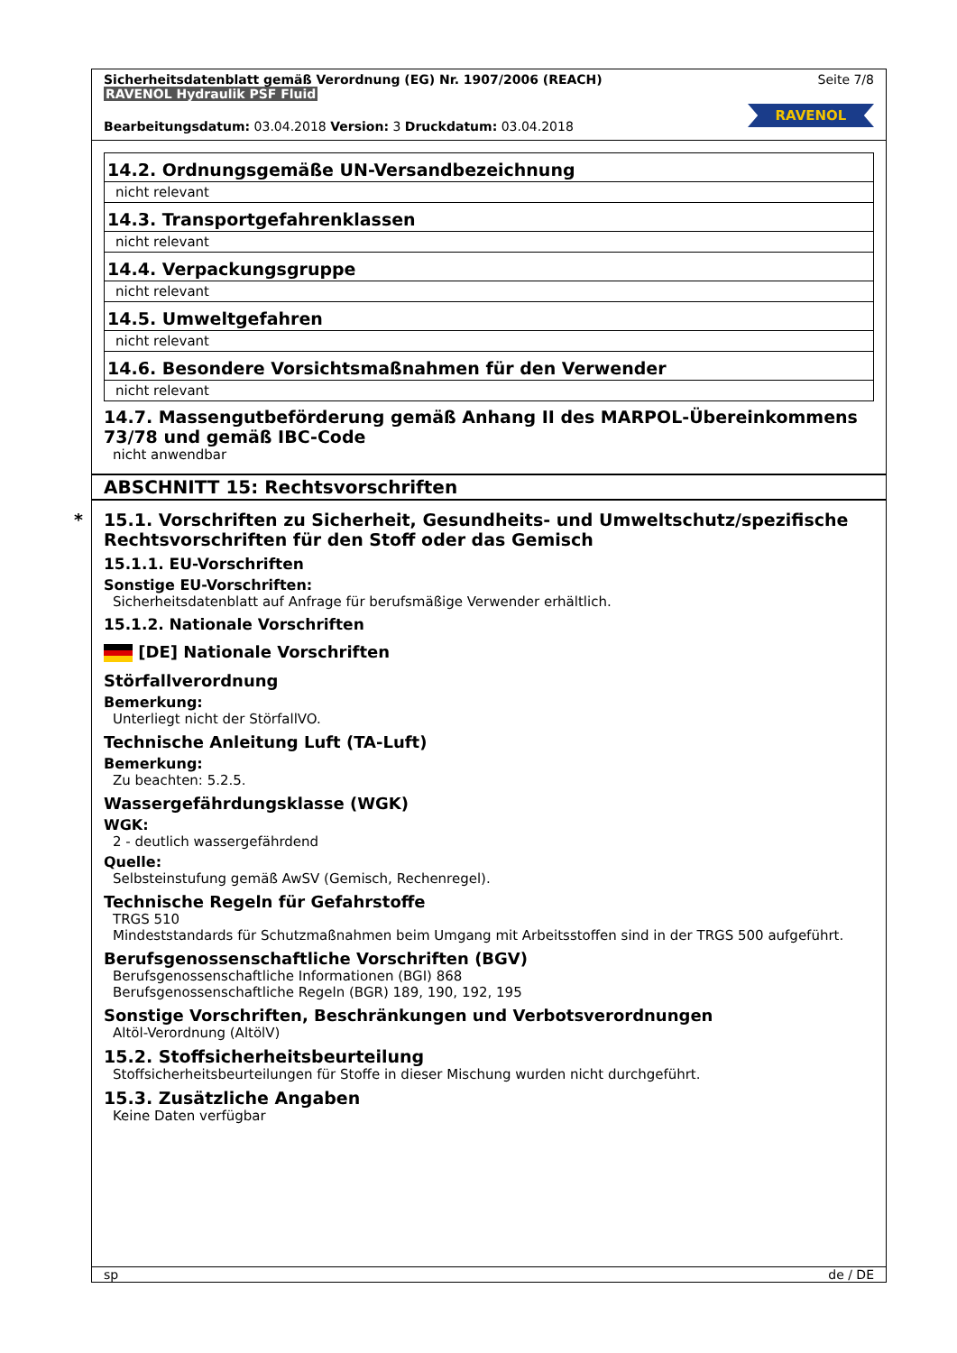Sicherheitsdatenblatt gemäß Verordnung (EG) Nr. 1907/2006 (REACH) Seite 7/8
RAVENOL Hydraulik PSF Fluid
RAVENOL
Bearbeitungsdatum: 03.04.2018 Version: 3 Druckdatum: 03.04.2018
| 14.2. Ordnungsgemäße UN-Versandbezeichnung |
| nicht relevant |
| 14.3. Transportgefahrenklassen |
| nicht relevant |
| 14.4. Verpackungsgruppe |
| nicht relevant |
| 14.5. Umweltgefahren |
| nicht relevant |
| 14.6. Besondere Vorsichtsmaßnahmen für den Verwender |
| nicht relevant |
14.7. Massengutbeförderung gemäß Anhang II des MARPOL-Übereinkommens 73/78 und gemäß IBC-Code
nicht anwendbar
ABSCHNITT 15: Rechtsvorschriften
* 15.1. Vorschriften zu Sicherheit, Gesundheits- und Umweltschutz/spezifische Rechtsvorschriften für den Stoff oder das Gemisch
15.1.1. EU-Vorschriften
Sonstige EU-Vorschriften:
Sicherheitsdatenblatt auf Anfrage für berufsmäßige Verwender erhältlich.
15.1.2. Nationale Vorschriften
[DE] Nationale Vorschriften
Störfallverordnung
Bemerkung:
Unterliegt nicht der StörfallVO.
Technische Anleitung Luft (TA-Luft)
Bemerkung:
Zu beachten: 5.2.5.
Wassergefährdungsklasse (WGK)
WGK:
2 - deutlich wassergefährdend
Quelle:
Selbsteinstufung gemäß AwSV (Gemisch, Rechenregel).
Technische Regeln für Gefahrstoffe
TRGS 510
Mindeststandards für Schutzmaßnahmen beim Umgang mit Arbeitsstoffen sind in der TRGS 500 aufgeführt.
Berufsgenossenschaftliche Vorschriften (BGV)
Berufsgenossenschaftliche Informationen (BGI) 868
Berufsgenossenschaftliche Regeln (BGR) 189, 190, 192, 195
Sonstige Vorschriften, Beschränkungen und Verbotsverordnungen
Altöl-Verordnung (AltölV)
15.2. Stoffsicherheitsbeurteilung
Stoffsicherheitsbeurteilungen für Stoffe in dieser Mischung wurden nicht durchgeführt.
15.3. Zusätzliche Angaben
Keine Daten verfügbar
sp de / DE